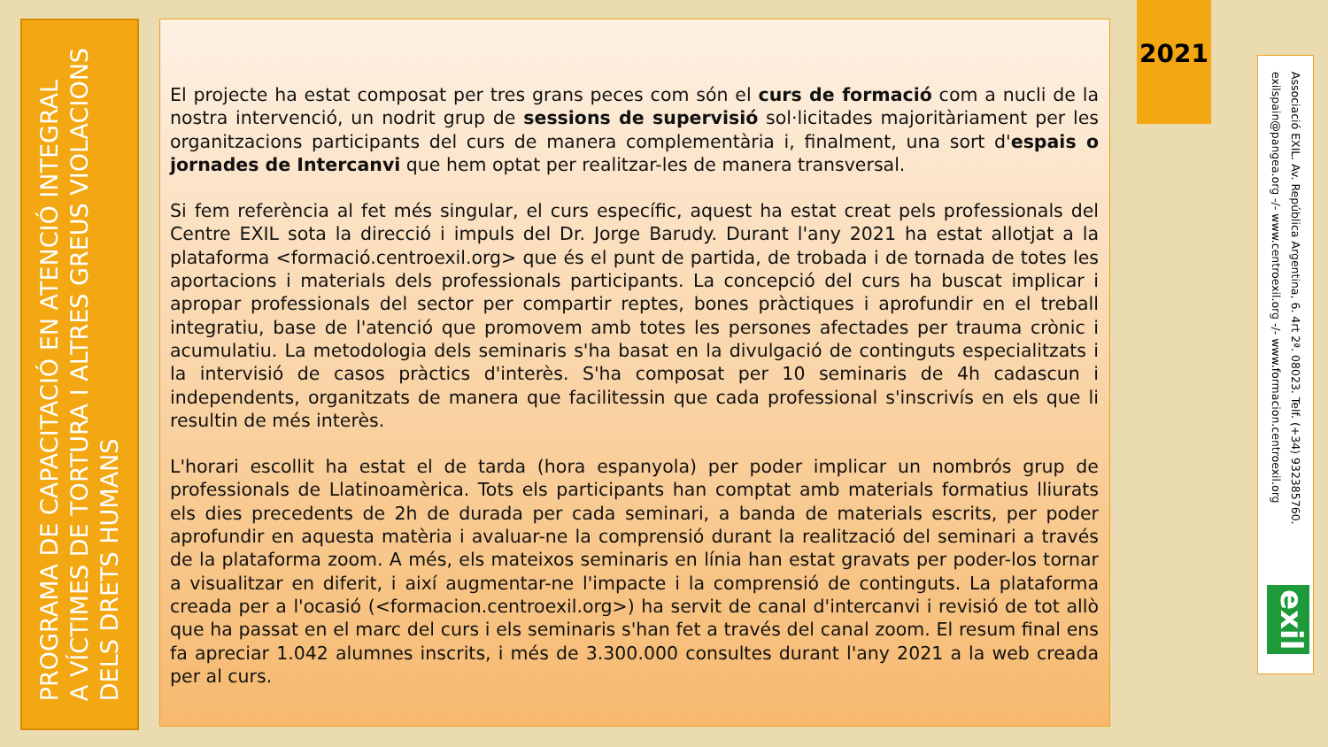PROGRAMA DE CAPACITACIÓ EN ATENCIÓ INTEGRAL
A VÍCTIMES DE TORTURA I ALTRES GREUS VIOLACIONS
DELS DRETS HUMANS
El projecte ha estat composat per tres grans peces com són el curs de formació com a nucli de la nostra intervenció, un nodrit grup de sessions de supervisió sol·licitades majoritàriament per les organitzacions participants del curs de manera complementària i, finalment, una sort d'espais o jornades de Intercanvi que hem optat per realitzar-les de manera transversal.
Si fem referència al fet més singular, el curs específic, aquest ha estat creat pels professionals del Centre EXIL sota la direcció i impuls del Dr. Jorge Barudy. Durant l'any 2021 ha estat allotjat a la plataforma <formació.centroexil.org> que és el punt de partida, de trobada i de tornada de totes les aportacions i materials dels professionals participants. La concepció del curs ha buscat implicar i apropar professionals del sector per compartir reptes, bones pràctiques i aprofundir en el treball integratiu, base de l'atenció que promovem amb totes les persones afectades per trauma crònic i acumulatiu. La metodologia dels seminaris s'ha basat en la divulgació de continguts especialitzats i la intervisió de casos pràctics d'interès. S'ha composat per 10 seminaris de 4h cadascun i independents, organitzats de manera que facilitessin que cada professional s'inscrivís en els que li resultin de més interès.
L'horari escollit ha estat el de tarda (hora espanyola) per poder implicar un nombrós grup de professionals de Llatinoamèrica. Tots els participants han comptat amb materials formatius lliurats els dies precedents de 2h de durada per cada seminari, a banda de materials escrits, per poder aprofundir en aquesta matèria i avaluar-ne la comprensió durant la realització del seminari a través de la plataforma zoom. A més, els mateixos seminaris en línia han estat gravats per poder-los tornar a visualitzar en diferit, i així augmentar-ne l'impacte i la comprensió de continguts. La plataforma creada per a l'ocasió (<formacion.centroexil.org>) ha servit de canal d'intercanvi i revisió de tot allò que ha passat en el marc del curs i els seminaris s'han fet a través del canal zoom. El resum final ens fa apreciar 1.042 alumnes inscrits, i més de 3.300.000 consultes durant l'any 2021 a la web creada per al curs.
2021
Associació EXIL. Av. República Argentina, 6. 4rt 2ª. 08023. Telf. (+34) 932385760.
exilspain@pangea.org -/- www.centroexil.org -/- www.formacion.centroexil.org
exil